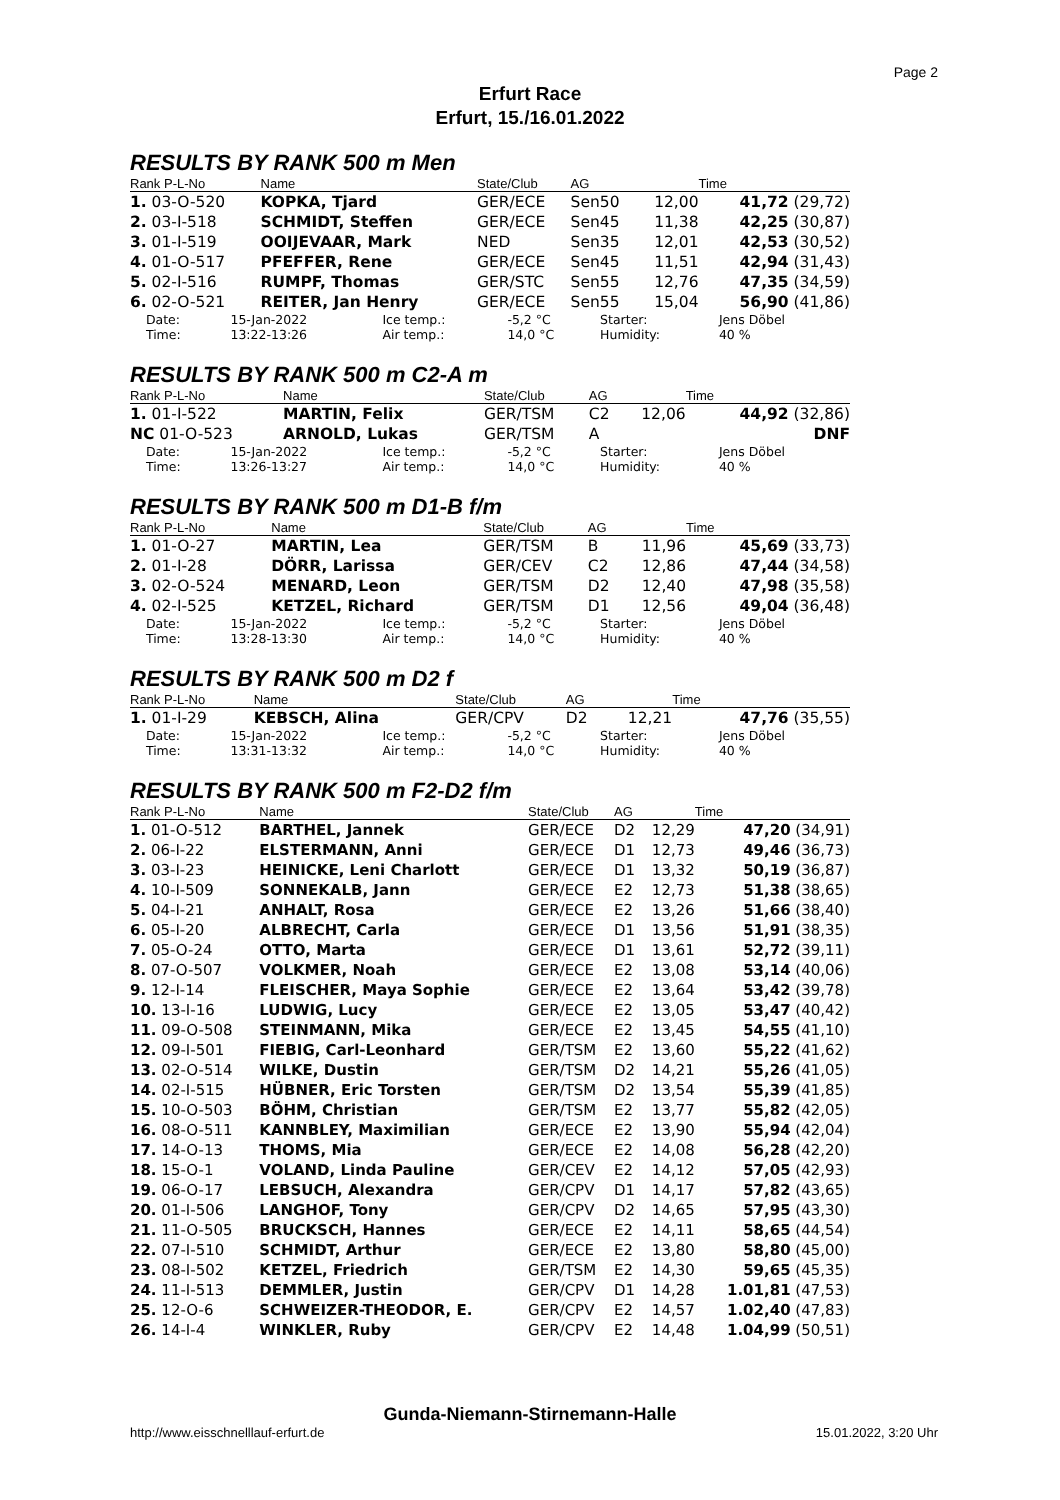Page 2
Erfurt Race
Erfurt, 15./16.01.2022
RESULTS BY RANK 500 m Men
| Rank P-L-No | Name | State/Club | AG | | Time |
| --- | --- | --- | --- | --- | --- |
| 1. 03-O-520 | KOPKA, Tjard | GER/ECE | Sen50 | 12,00 | 41,72 (29,72) |
| 2. 03-I-518 | SCHMIDT, Steffen | GER/ECE | Sen45 | 11,38 | 42,25 (30,87) |
| 3. 01-I-519 | OOIJEVAAR, Mark | NED | Sen35 | 12,01 | 42,53 (30,52) |
| 4. 01-O-517 | PFEFFER, Rene | GER/ECE | Sen45 | 11,51 | 42,94 (31,43) |
| 5. 02-I-516 | RUMPF, Thomas | GER/STC | Sen55 | 12,76 | 47,35 (34,59) |
| 6. 02-O-521 | REITER, Jan Henry | GER/ECE | Sen55 | 15,04 | 56,90 (41,86) |
| Date: | 15-Jan-2022 | Ice temp.: | -5,2 °C | Starter: | Jens Döbel |
| Time: | 13:22-13:26 | Air temp.: | 14,0 °C | Humidity: | 40 % |
RESULTS BY RANK 500 m C2-A m
| Rank P-L-No | Name | State/Club | AG | | Time |
| --- | --- | --- | --- | --- | --- |
| 1. 01-I-522 | MARTIN, Felix | GER/TSM | C2 | 12,06 | 44,92 (32,86) |
| NC 01-O-523 | ARNOLD, Lukas | GER/TSM | A | | DNF |
| Date: | 15-Jan-2022 | Ice temp.: | -5,2 °C | Starter: | Jens Döbel |
| Time: | 13:26-13:27 | Air temp.: | 14,0 °C | Humidity: | 40 % |
RESULTS BY RANK 500 m D1-B f/m
| Rank P-L-No | Name | State/Club | AG | | Time |
| --- | --- | --- | --- | --- | --- |
| 1. 01-O-27 | MARTIN, Lea | GER/TSM | B | 11,96 | 45,69 (33,73) |
| 2. 01-I-28 | DÖRR, Larissa | GER/CEV | C2 | 12,86 | 47,44 (34,58) |
| 3. 02-O-524 | MENARD, Leon | GER/TSM | D2 | 12,40 | 47,98 (35,58) |
| 4. 02-I-525 | KETZEL, Richard | GER/TSM | D1 | 12,56 | 49,04 (36,48) |
| Date: | 15-Jan-2022 | Ice temp.: | -5,2 °C | Starter: | Jens Döbel |
| Time: | 13:28-13:30 | Air temp.: | 14,0 °C | Humidity: | 40 % |
RESULTS BY RANK 500 m D2 f
| Rank P-L-No | Name | State/Club | AG | | Time |
| --- | --- | --- | --- | --- | --- |
| 1. 01-I-29 | KEBSCH, Alina | GER/CPV | D2 | 12,21 | 47,76 (35,55) |
| Date: | 15-Jan-2022 | Ice temp.: | -5,2 °C | Starter: | Jens Döbel |
| Time: | 13:31-13:32 | Air temp.: | 14,0 °C | Humidity: | 40 % |
RESULTS BY RANK 500 m F2-D2 f/m
| Rank P-L-No | Name | State/Club | AG | | Time |
| --- | --- | --- | --- | --- | --- |
| 1. 01-O-512 | BARTHEL, Jannek | GER/ECE | D2 | 12,29 | 47,20 (34,91) |
| 2. 06-I-22 | ELSTERMANN, Anni | GER/ECE | D1 | 12,73 | 49,46 (36,73) |
| 3. 03-I-23 | HEINICKE, Leni Charlott | GER/ECE | D1 | 13,32 | 50,19 (36,87) |
| 4. 10-I-509 | SONNEKALB, Jann | GER/ECE | E2 | 12,73 | 51,38 (38,65) |
| 5. 04-I-21 | ANHALT, Rosa | GER/ECE | E2 | 13,26 | 51,66 (38,40) |
| 6. 05-I-20 | ALBRECHT, Carla | GER/ECE | D1 | 13,56 | 51,91 (38,35) |
| 7. 05-O-24 | OTTO, Marta | GER/ECE | D1 | 13,61 | 52,72 (39,11) |
| 8. 07-O-507 | VOLKMER, Noah | GER/ECE | E2 | 13,08 | 53,14 (40,06) |
| 9. 12-I-14 | FLEISCHER, Maya Sophie | GER/ECE | E2 | 13,64 | 53,42 (39,78) |
| 10. 13-I-16 | LUDWIG, Lucy | GER/ECE | E2 | 13,05 | 53,47 (40,42) |
| 11. 09-O-508 | STEINMANN, Mika | GER/ECE | E2 | 13,45 | 54,55 (41,10) |
| 12. 09-I-501 | FIEBIG, Carl-Leonhard | GER/TSM | E2 | 13,60 | 55,22 (41,62) |
| 13. 02-O-514 | WILKE, Dustin | GER/TSM | D2 | 14,21 | 55,26 (41,05) |
| 14. 02-I-515 | HÜBNER, Eric Torsten | GER/TSM | D2 | 13,54 | 55,39 (41,85) |
| 15. 10-O-503 | BÖHM, Christian | GER/TSM | E2 | 13,77 | 55,82 (42,05) |
| 16. 08-O-511 | KANNBLEY, Maximilian | GER/ECE | E2 | 13,90 | 55,94 (42,04) |
| 17. 14-O-13 | THOMS, Mia | GER/ECE | E2 | 14,08 | 56,28 (42,20) |
| 18. 15-O-1 | VOLAND, Linda Pauline | GER/CEV | E2 | 14,12 | 57,05 (42,93) |
| 19. 06-O-17 | LEBSUCH, Alexandra | GER/CPV | D1 | 14,17 | 57,82 (43,65) |
| 20. 01-I-506 | LANGHOF, Tony | GER/CPV | D2 | 14,65 | 57,95 (43,30) |
| 21. 11-O-505 | BRUCKSCH, Hannes | GER/ECE | E2 | 14,11 | 58,65 (44,54) |
| 22. 07-I-510 | SCHMIDT, Arthur | GER/ECE | E2 | 13,80 | 58,80 (45,00) |
| 23. 08-I-502 | KETZEL, Friedrich | GER/TSM | E2 | 14,30 | 59,65 (45,35) |
| 24. 11-I-513 | DEMMLER, Justin | GER/CPV | D1 | 14,28 | 1.01,81 (47,53) |
| 25. 12-O-6 | SCHWEIZER-THEODOR, E. | GER/CPV | E2 | 14,57 | 1.02,40 (47,83) |
| 26. 14-I-4 | WINKLER, Ruby | GER/CPV | E2 | 14,48 | 1.04,99 (50,51) |
Gunda-Niemann-Stirnemann-Halle
http://www.eisschnelllauf-erfurt.de
15.01.2022, 3:20 Uhr